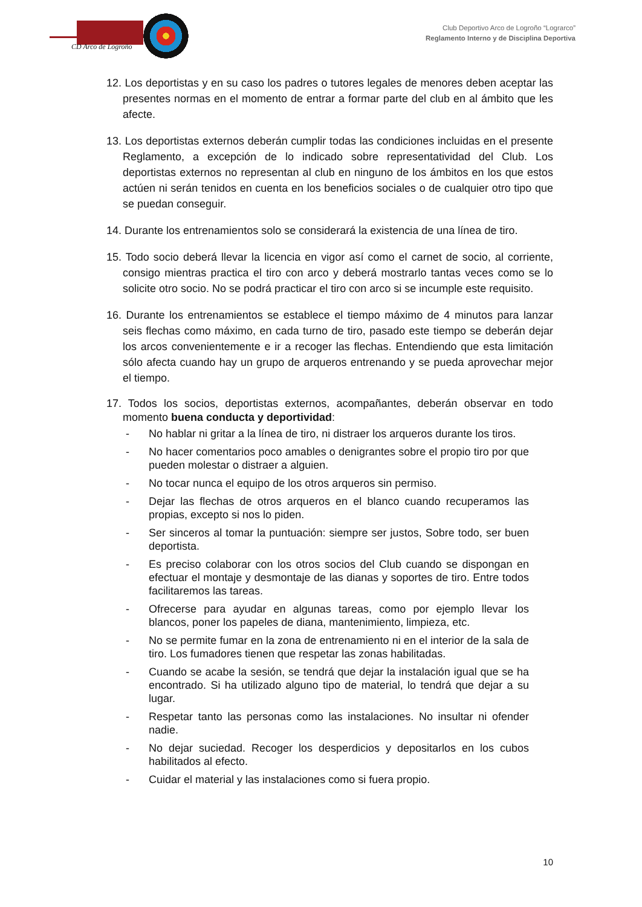CD Arco de Logroño
Club Deportivo Arco de Logroño “Lograrco”
Reglamento Interno y de Disciplina Deportiva
12. Los deportistas y en su caso los padres o tutores legales de menores deben aceptar las presentes normas en el momento de entrar a formar parte del club en al ámbito que les afecte.
13. Los deportistas externos deberán cumplir todas las condiciones incluidas en el presente Reglamento, a excepción de lo indicado sobre representatividad del Club. Los deportistas externos no representan al club en ninguno de los ámbitos en los que estos actúen ni serán tenidos en cuenta en los beneficios sociales o de cualquier otro tipo que se puedan conseguir.
14. Durante los entrenamientos solo se considerará la existencia de una línea de tiro.
15. Todo socio deberá llevar la licencia en vigor así como el carnet de socio, al corriente, consigo mientras practica el tiro con arco y deberá mostrarlo tantas veces como se lo solicite otro socio. No se podrá practicar el tiro con arco si se incumple este requisito.
16. Durante los entrenamientos se establece el tiempo máximo de 4 minutos para lanzar seis flechas como máximo, en cada turno de tiro, pasado este tiempo se deberán dejar los arcos convenientemente e ir a recoger las flechas. Entendiendo que esta limitación sólo afecta cuando hay un grupo de arqueros entrenando y se pueda aprovechar mejor el tiempo.
17. Todos los socios, deportistas externos, acompañantes, deberán observar en todo momento buena conducta y deportividad:
- No hablar ni gritar a la línea de tiro, ni distraer los arqueros durante los tiros.
- No hacer comentarios poco amables o denigrantes sobre el propio tiro por que pueden molestar o distraer a alguien.
- No tocar nunca el equipo de los otros arqueros sin permiso.
- Dejar las flechas de otros arqueros en el blanco cuando recuperamos las propias, excepto si nos lo piden.
- Ser sinceros al tomar la puntuación: siempre ser justos, Sobre todo, ser buen deportista.
- Es preciso colaborar con los otros socios del Club cuando se dispongan en efectuar el montaje y desmontaje de las dianas y soportes de tiro. Entre todos facilitaremos las tareas.
- Ofrecerse para ayudar en algunas tareas, como por ejemplo llevar los blancos, poner los papeles de diana, mantenimiento, limpieza, etc.
- No se permite fumar en la zona de entrenamiento ni en el interior de la sala de tiro. Los fumadores tienen que respetar las zonas habilitadas.
- Cuando se acabe la sesión, se tendrá que dejar la instalación igual que se ha encontrado. Si ha utilizado alguno tipo de material, lo tendrá que dejar a su lugar.
- Respetar tanto las personas como las instalaciones. No insultar ni ofender nadie.
- No dejar suciedad. Recoger los desperdicios y depositarlos en los cubos habilitados al efecto.
- Cuidar el material y las instalaciones como si fuera propio.
10